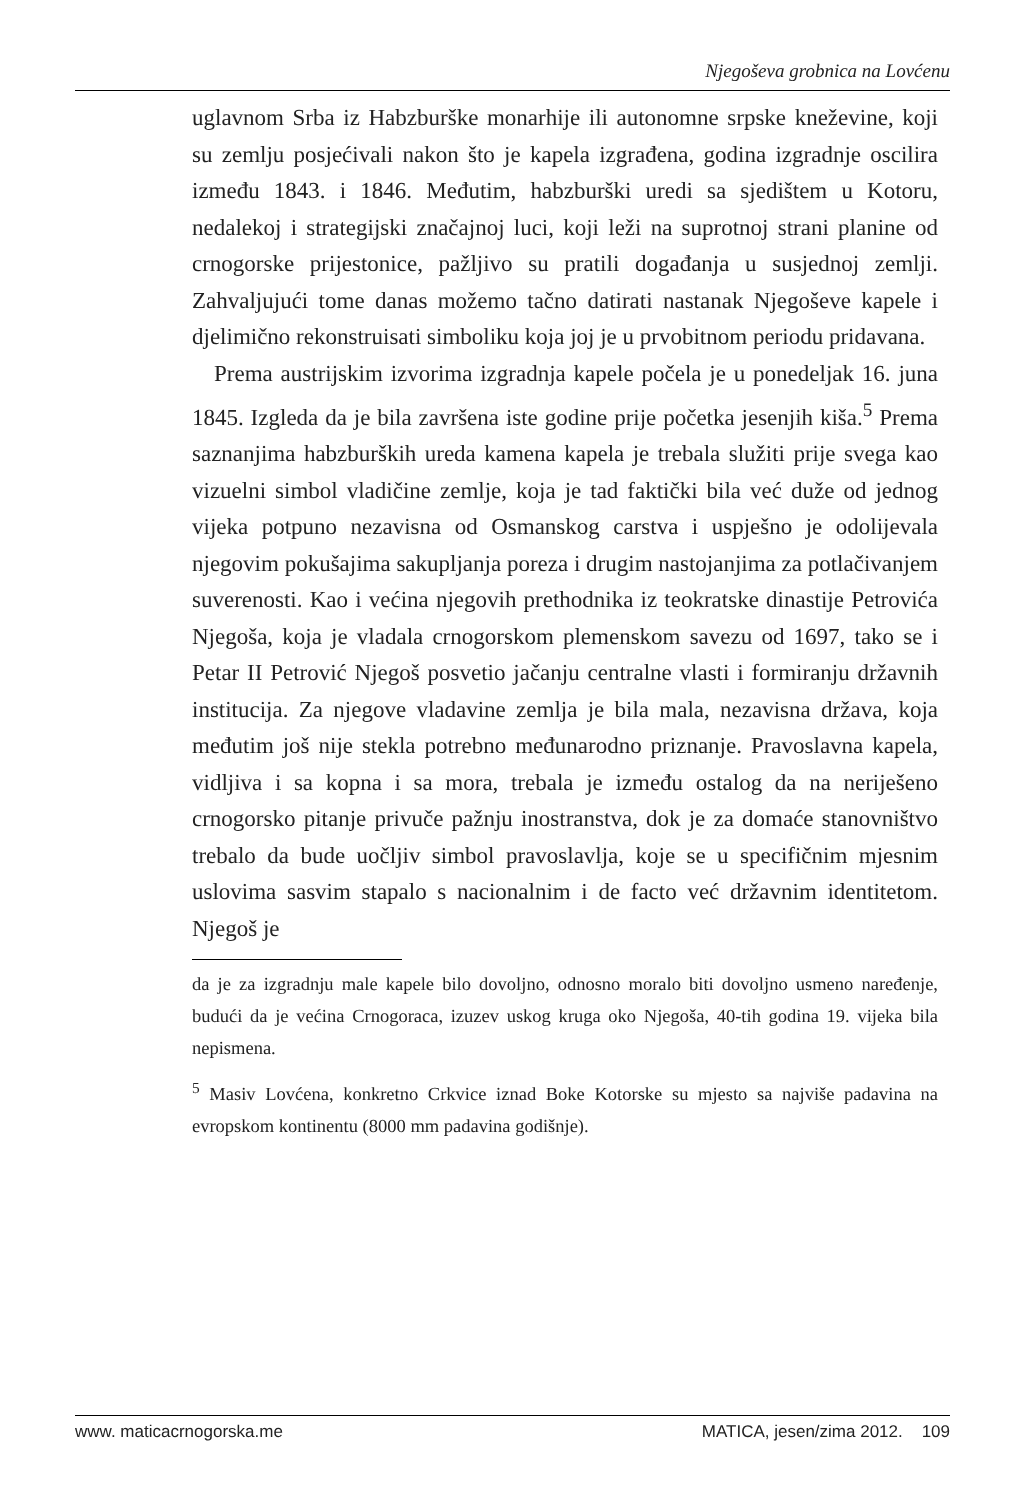Njegoševa grobnica na Lovćenu
uglavnom Srba iz Habzburške monarhije ili autonomne srpske kneževine, koji su zemlju posjećivali nakon što je kapela izgrađena, godina izgradnje oscilira između 1843. i 1846. Međutim, habzburški uredi sa sjedištem u Kotoru, nedalekoj i strategijski značajnoj luci, koji leži na suprotnoj strani planine od crnogorske prijestonice, pažljivo su pratili događanja u susjednoj zemlji. Zahvaljujući tome danas možemo tačno datirati nastanak Njegoševe kapele i djelimično rekonstruisati simboliku koja joj je u prvobitnom periodu pridavana.
Prema austrijskim izvorima izgradnja kapele počela je u ponedeljak 16. juna 1845. Izgleda da je bila završena iste godine prije početka jesenjih kiša.<sup>5</sup> Prema saznanjima habzburških ureda kamena kapela je trebala služiti prije svega kao vizuelni simbol vladičine zemlje, koja je tad faktički bila već duže od jednog vijeka potpuno nezavisna od Osmanskog carstva i uspješno je odolijevala njegovim pokušajima sakupljanja poreza i drugim nastojanjima za potlačivanjem suverenosti. Kao i većina njegovih prethodnika iz teokratske dinastije Petrovića Njegoša, koja je vladala crnogorskom plemenskom savezu od 1697, tako se i Petar II Petrović Njegoš posvetio jačanju centralne vlasti i formiranju državnih institucija. Za njegove vladavine zemlja je bila mala, nezavisna država, koja međutim još nije stekla potrebno međunarodno priznanje. Pravoslavna kapela, vidljiva i sa kopna i sa mora, trebala je između ostalog da na neriješeno crnogorsko pitanje privuče pažnju inostranstva, dok je za domaće stanovništvo trebalo da bude uočljiv simbol pravoslavlja, koje se u specifičnim mjesnim uslovima sasvim stapalo s nacionalnim i de facto već državnim identitetom. Njegoš je
da je za izgradnju male kapele bilo dovoljno, odnosno moralo biti dovoljno usmeno naređenje, budući da je većina Crnogoraca, izuzev uskog kruga oko Njegoša, 40-tih godina 19. vijeka bila nepismena.
<sup>5</sup> Masiv Lovćena, konkretno Crkvice iznad Boke Kotorske su mjesto sa najviše padavina na evropskom kontinentu (8000 mm padavina godišnje).
www. maticacrnogorska.me MATICA, jesen/zima 2012. 109